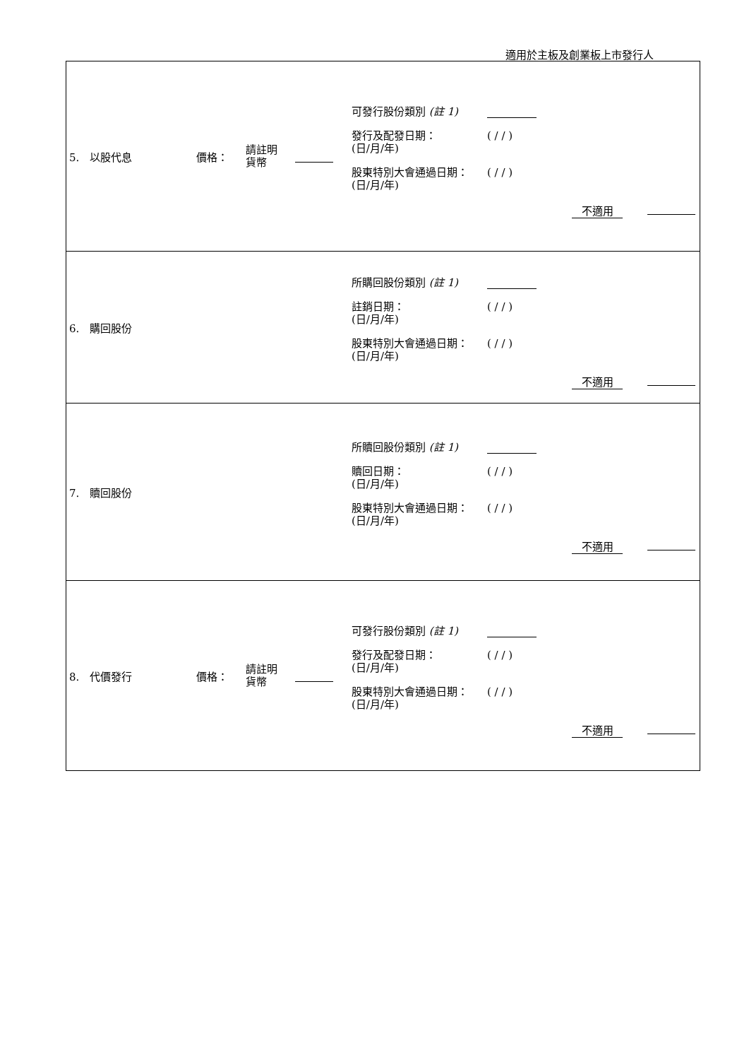適用於主板及創業板上市發行人
| 5. 以股代息 價格： 請註明 貨幣 可發行股份類別 (註 1) 發行及配發日期： (日/月/年) ( / / ) 股東特別大會通過日期： (日/月/年) ( / / ) 不適用 |
| 6. 購回股份 所購回股份類別 (註 1) 註銷日期： (日/月/年) ( / / ) 股東特別大會通過日期： (日/月/年) ( / / ) 不適用 |
| 7. 贖回股份 所贖回股份類別 (註 1) 贖回日期： (日/月/年) ( / / ) 股東特別大會通過日期： (日/月/年) ( / / ) 不適用 |
| 8. 代價發行 價格： 請註明 貨幣 可發行股份類別 (註 1) 發行及配發日期： (日/月/年) ( / / ) 股東特別大會通過日期： (日/月/年) ( / / ) 不適用 |